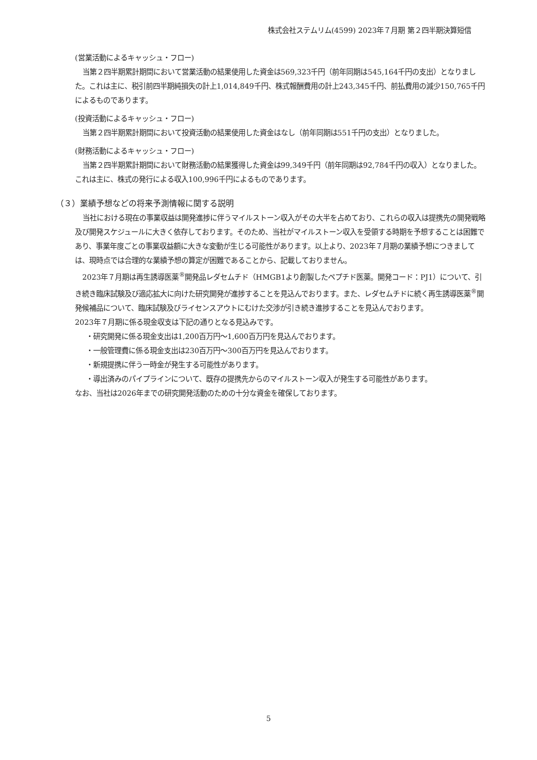株式会社ステムリム(4599) 2023年７月期 第２四半期決算短信
(営業活動によるキャッシュ・フロー)
当第２四半期累計期間において営業活動の結果使用した資金は569,323千円（前年同期は545,164千円の支出）となりました。これは主に、税引前四半期純損失の計上1,014,849千円、株式報酬費用の計上243,345千円、前払費用の減少150,765千円によるものであります。
(投資活動によるキャッシュ・フロー)
当第２四半期累計期間において投資活動の結果使用した資金はなし（前年同期は551千円の支出）となりました。
(財務活動によるキャッシュ・フロー)
当第２四半期累計期間において財務活動の結果獲得した資金は99,349千円（前年同期は92,784千円の収入）となりました。これは主に、株式の発行による収入100,996千円によるものであります。
（３）業績予想などの将来予測情報に関する説明
当社における現在の事業収益は開発進捗に伴うマイルストーン収入がその大半を占めており、これらの収入は提携先の開発戦略及び開発スケジュールに大きく依存しております。そのため、当社がマイルストーン収入を受領する時期を予想することは困難であり、事業年度ごとの事業収益額に大きな変動が生じる可能性があります。以上より、2023年７月期の業績予想につきましては、現時点では合理的な業績予想の算定が困難であることから、記載しておりません。
2023年７月期は再生誘導医薬<sup>®</sup>開発品レダセムチド（HMGB1より創製したペプチド医薬。開発コード：PJ1）について、引き続き臨床試験及び適応拡大に向けた研究開発が進捗することを見込んでおります。また、レダセムチドに続く再生誘導医薬<sup>®</sup>開発候補品について、臨床試験及びライセンスアウトにむけた交渉が引き続き進捗することを見込んでおります。
2023年７月期に係る現金収支は下記の通りとなる見込みです。
・研究開発に係る現金支出は1,200百万円～1,600百万円を見込んでおります。
・一般管理費に係る現金支出は230百万円～300百万円を見込んでおります。
・新規提携に伴う一時金が発生する可能性があります。
・導出済みのパイプラインについて、既存の提携先からのマイルストーン収入が発生する可能性があります。
なお、当社は2026年までの研究開発活動のための十分な資金を確保しております。
5